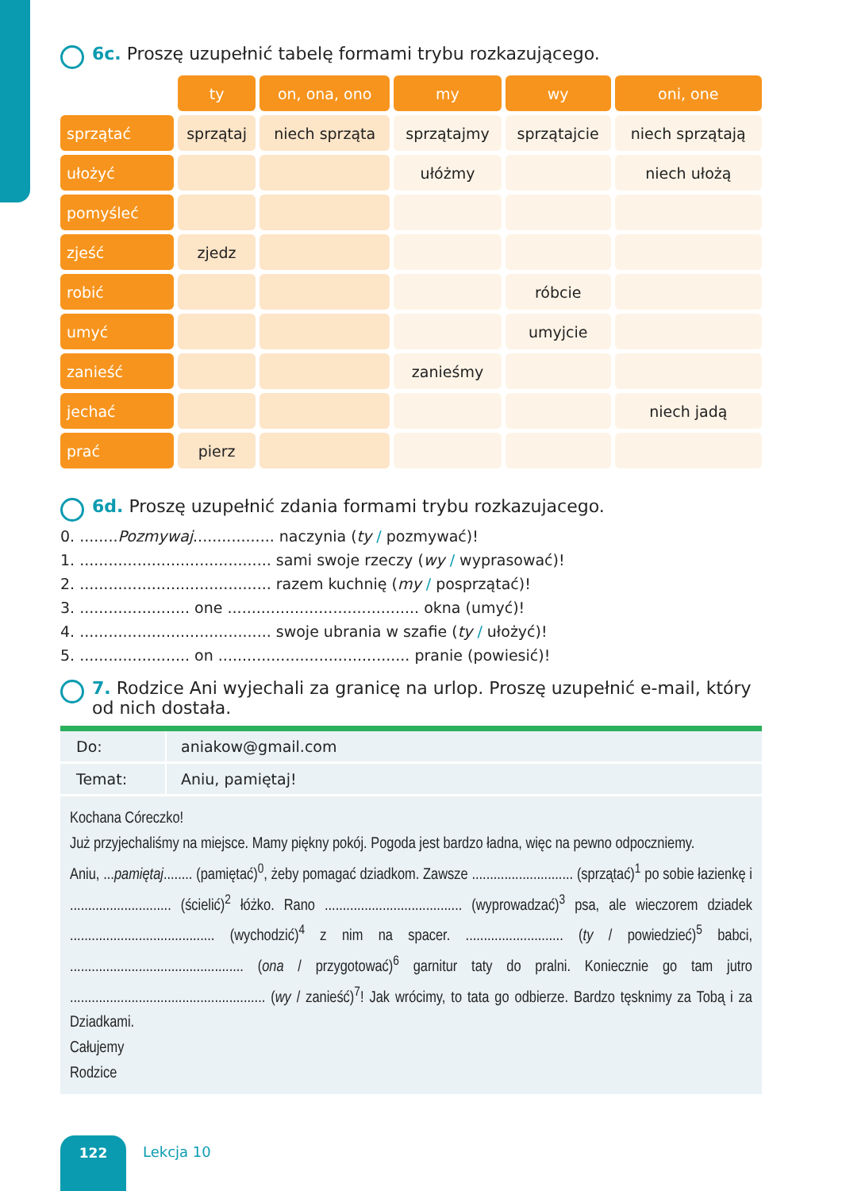6c. Proszę uzupełnić tabelę formami trybu rozkazującego.
| | ty | on, ona, ono | my | wy | oni, one |
| sprzątać | sprzątaj | niech sprząta | sprzątajmy | sprzątajcie | niech sprzątają |
| ułożyć | | | ułóżmy | | niech ułożą |
| pomyśleć | | | | | |
| zjeść | zjedz | | | | |
| robić | | | | róbcie | |
| umyć | | | | umyjcie | |
| zanieść | | | zanieśmy | | |
| jechać | | | | | niech jadą |
| prać | pierz | | | | |
6d. Proszę uzupełnić zdania formami trybu rozkazujacego.
0. ........Pozmywaj................. naczynia (ty / pozmywać)!
1. ........................................ sami swoje rzeczy (wy / wyprasować)!
2. ........................................ razem kuchnię (my / posprzątać)!
3. ....................... one ........................................ okna (umyć)!
4. ........................................ swoje ubrania w szafie (ty / ułożyć)!
5. ....................... on ........................................ pranie (powiesić)!
7. Rodzice Ani wyjechali za granicę na urlop. Proszę uzupełnić e-mail, który od nich dostała.
Do: aniakow@gmail.com
Temat: Aniu, pamiętaj!
Kochana Córeczko!
Już przyjechaliśmy na miejsce. Mamy piękny pokój. Pogoda jest bardzo ładna, więc na pewno odpoczniemy.
Aniu, ...pamiętaj........ (pamiętać)<sup>0</sup>, żeby pomagać dziadkom. Zawsze ............................ (sprzątać)<sup>1</sup> po sobie łazienkę i ............................ (ścielić)<sup>2</sup> łóżko. Rano ...................................... (wyprowadzać)<sup>3</sup> psa, ale wieczorem dziadek ........................................ (wychodzić)<sup>4</sup> z nim na spacer. ........................... (ty / powiedzieć)<sup>5</sup> babci, ................................................ (ona / przygotować)<sup>6</sup> garnitur taty do pralni. Koniecznie go tam jutro ...................................................... (wy / zanieść)<sup>7</sup>! Jak wrócimy, to tata go odbierze. Bardzo tęsknimy za Tobą i za Dziadkami.
Całujemy
Rodzice
122 Lekcja 10